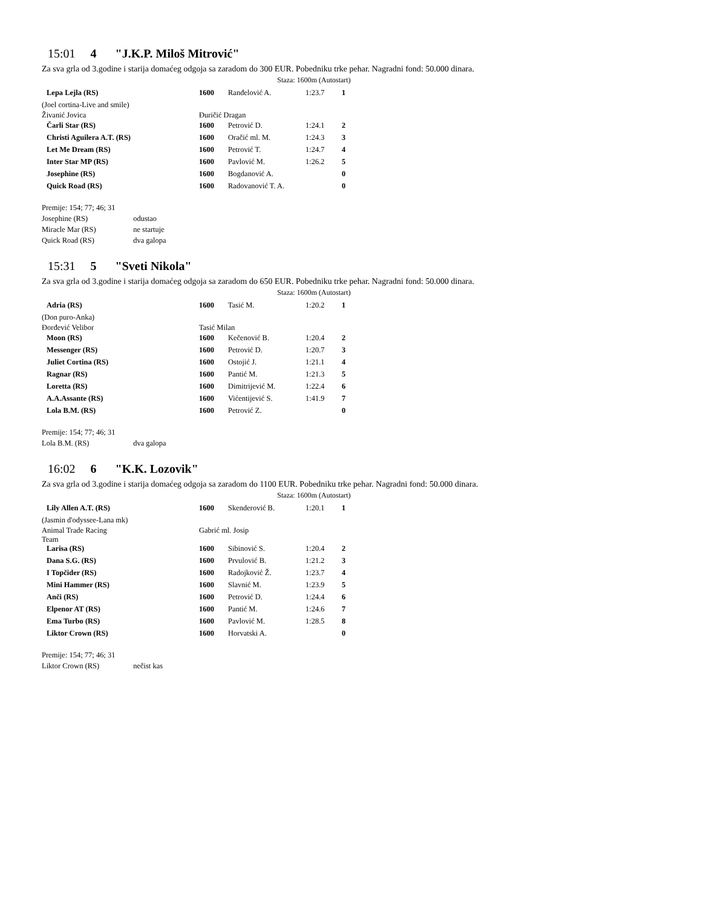15:01 4 "J.K.P. Miloš Mitrović"
Za sva grla od 3.godine i starija domaćeg odgoja sa zaradom do 300 EUR. Pobedniku trke pehar. Nagradni fond: 50.000 dinara.
Staza: 1600m (Autostart)
| Lepa Lejla (RS) | 1600 | Ranđelović A. | 1:23.7 | 1 |
| (Joel cortina-Live and smile) | | | | |
| Živanić Jovica | Đuričić Dragan | | | |
| Čarli Star (RS) | 1600 | Petrović D. | 1:24.1 | 2 |
| Christi Aguilera A.T. (RS) | 1600 | Oračić ml. M. | 1:24.3 | 3 |
| Let Me Dream (RS) | 1600 | Petrović T. | 1:24.7 | 4 |
| Inter Star MP (RS) | 1600 | Pavlović M. | 1:26.2 | 5 |
| Josephine (RS) | 1600 | Bogdanović A. | | 0 |
| Quick Road (RS) | 1600 | Radovanović T. A. | | 0 |
Premije: 154; 77; 46; 31
Josephine (RS) odustao
Miracle Mar (RS) ne startuje
Quick Road (RS) dva galopa
15:31 5 "Sveti Nikola"
Za sva grla od 3.godine i starija domaćeg odgoja sa zaradom do 650 EUR. Pobedniku trke pehar. Nagradni fond: 50.000 dinara.
Staza: 1600m (Autostart)
| Adria (RS) | 1600 | Tasić M. | 1:20.2 | 1 |
| (Don puro-Anka) | | | | |
| Đorđević Velibor | Tasić Milan | | | |
| Moon (RS) | 1600 | Kečenović B. | 1:20.4 | 2 |
| Messenger (RS) | 1600 | Petrović D. | 1:20.7 | 3 |
| Juliet Cortina (RS) | 1600 | Ostojić J. | 1:21.1 | 4 |
| Ragnar (RS) | 1600 | Pantić M. | 1:21.3 | 5 |
| Loretta (RS) | 1600 | Dimitrijević M. | 1:22.4 | 6 |
| A.A.Assante (RS) | 1600 | Vićentijević S. | 1:41.9 | 7 |
| Lola B.M. (RS) | 1600 | Petrović Z. | | 0 |
Premije: 154; 77; 46; 31
Lola B.M. (RS) dva galopa
16:02 6 "K.K. Lozovik"
Za sva grla od 3.godine i starija domaćeg odgoja sa zaradom do 1100 EUR. Pobedniku trke pehar. Nagradni fond: 50.000 dinara.
Staza: 1600m (Autostart)
| Lily Allen A.T. (RS) | 1600 | Skenderović B. | 1:20.1 | 1 |
| (Jasmin d'odyssee-Lana mk) | | | | |
| Animal Trade Racing Team | Gabrić ml. Josip | | | |
| Larisa (RS) | 1600 | Sibinović S. | 1:20.4 | 2 |
| Dana S.G. (RS) | 1600 | Prvulović B. | 1:21.2 | 3 |
| I Topčider (RS) | 1600 | Radojković Ž. | 1:23.7 | 4 |
| Mini Hammer (RS) | 1600 | Slavnić M. | 1:23.9 | 5 |
| Anči (RS) | 1600 | Petrović D. | 1:24.4 | 6 |
| Elpenor AT (RS) | 1600 | Pantić M. | 1:24.6 | 7 |
| Ema Turbo (RS) | 1600 | Pavlović M. | 1:28.5 | 8 |
| Liktor Crown (RS) | 1600 | Horvatski A. | | 0 |
Premije: 154; 77; 46; 31
Liktor Crown (RS) nečist kas